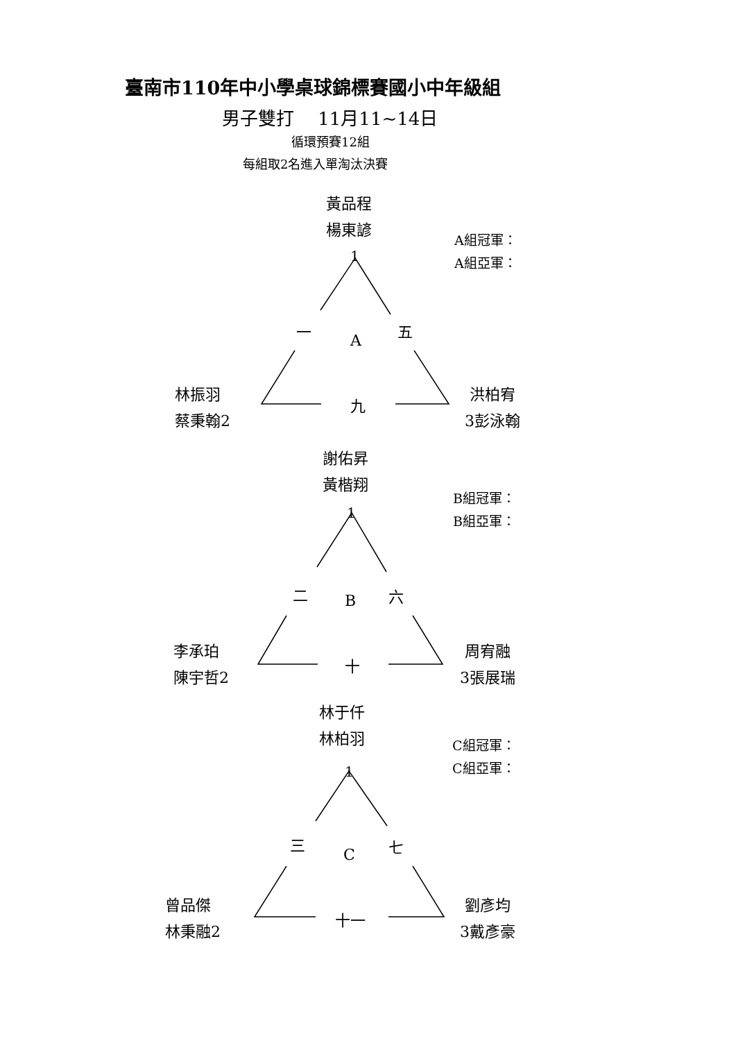臺南市110年中小學桌球錦標賽國小中年級組
男子雙打　 11月11~14日
循環預賽12組
每組取2名進入單淘汰決賽
黃品程
楊東諺
1
A組冠軍：
A組亞軍：
一 A 五
林振羽
蔡秉翰2
九
洪柏宥
3彭泳翰
謝佑昇
黃楷翔
1
B組冠軍：
B組亞軍：
二 B 六
李承珀
陳宇哲2
十
周宥融
3張展瑞
林于仟
林柏羽
1
C組冠軍：
C組亞軍：
三 C 七
曾品傑
林秉融2
十一
劉彥均
3戴彥豪